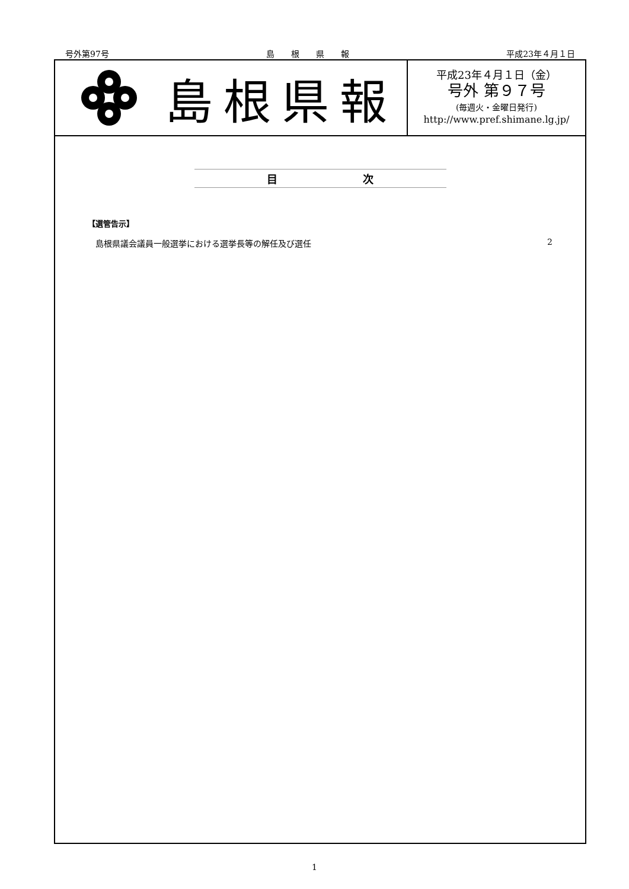号外第97号 島　　根　　県　　報 平成23年４月１日
島根県報
平成23年４月１日（金）
号外 第９７号
(毎週火・金曜日発行)
http://www.pref.shimane.lg.jp/
目　　　　　　　　次
【選管告示】
島根県議会議員一般選挙における選挙長等の解任及び選任 2
1